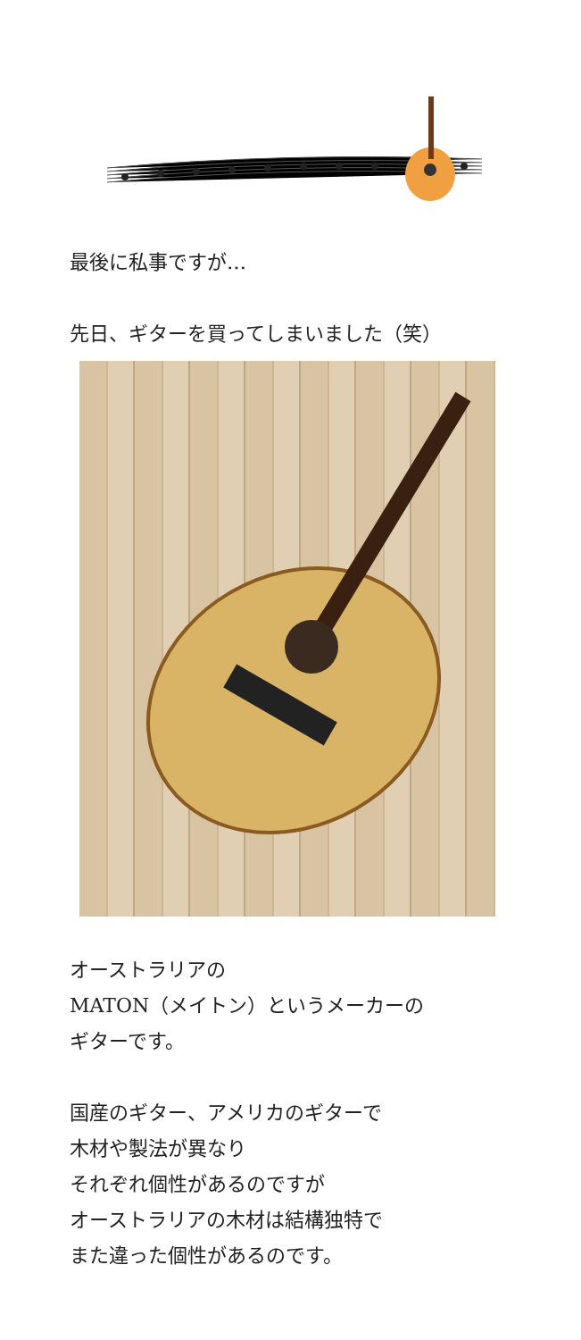最後に私事ですが…
先日、ギターを買ってしまいました（笑）
オーストラリアの
MATON（メイトン）というメーカーの
ギターです。
国産のギター、アメリカのギターで
木材や製法が異なり
それぞれ個性があるのですが
オーストラリアの木材は結構独特で
また違った個性があるのです。